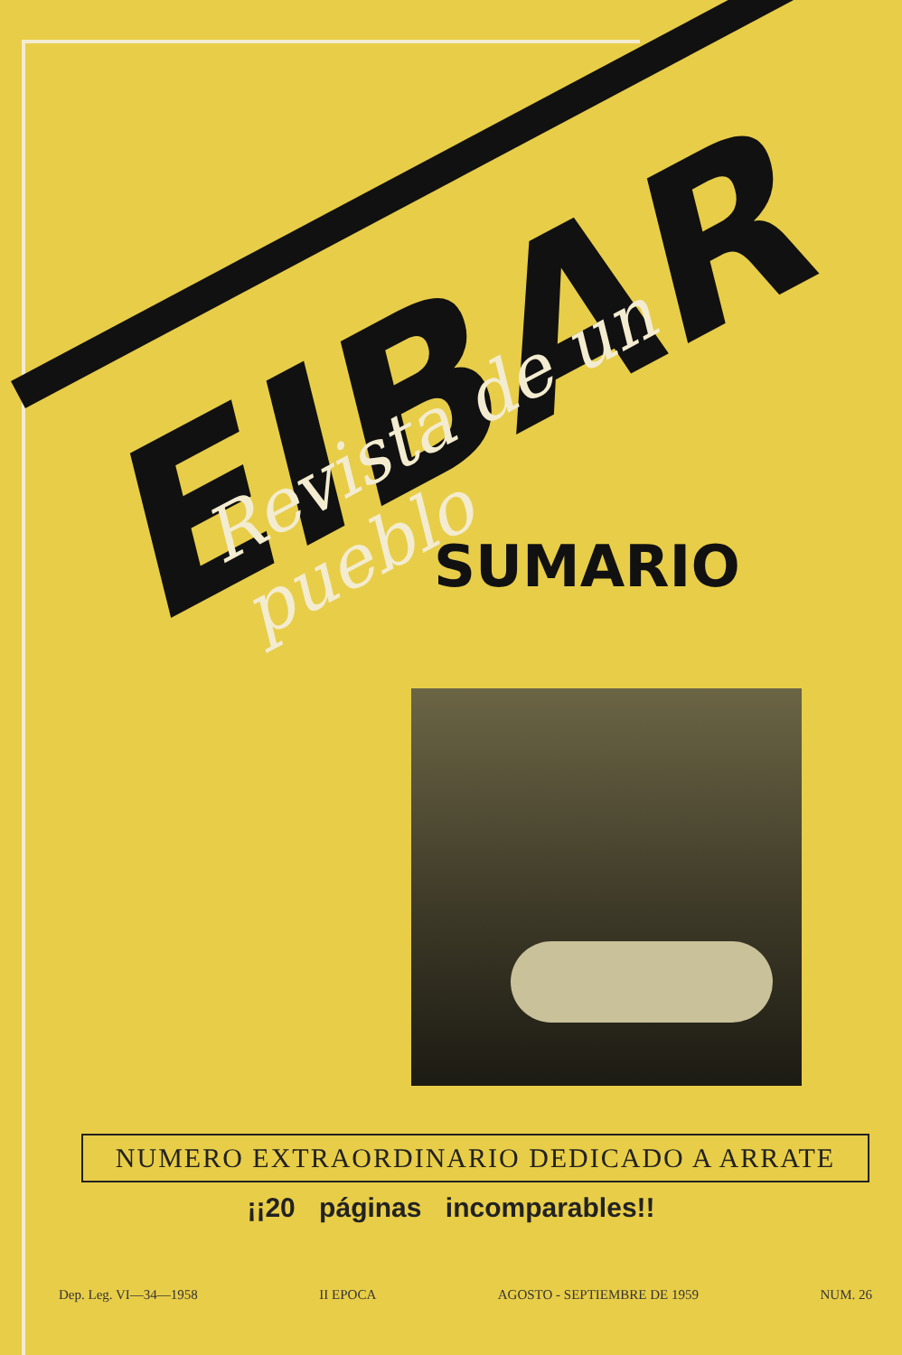EIBAR
Revista de un pueblo SUMARIO
NUMERO EXTRAORDINARIO DEDICADO A ARRATE
¡¡20 páginas incomparables!!
Dep. Leg. VI—34—1958 II EPOCA AGOSTO - SEPTIEMBRE DE 1959 NUM. 26